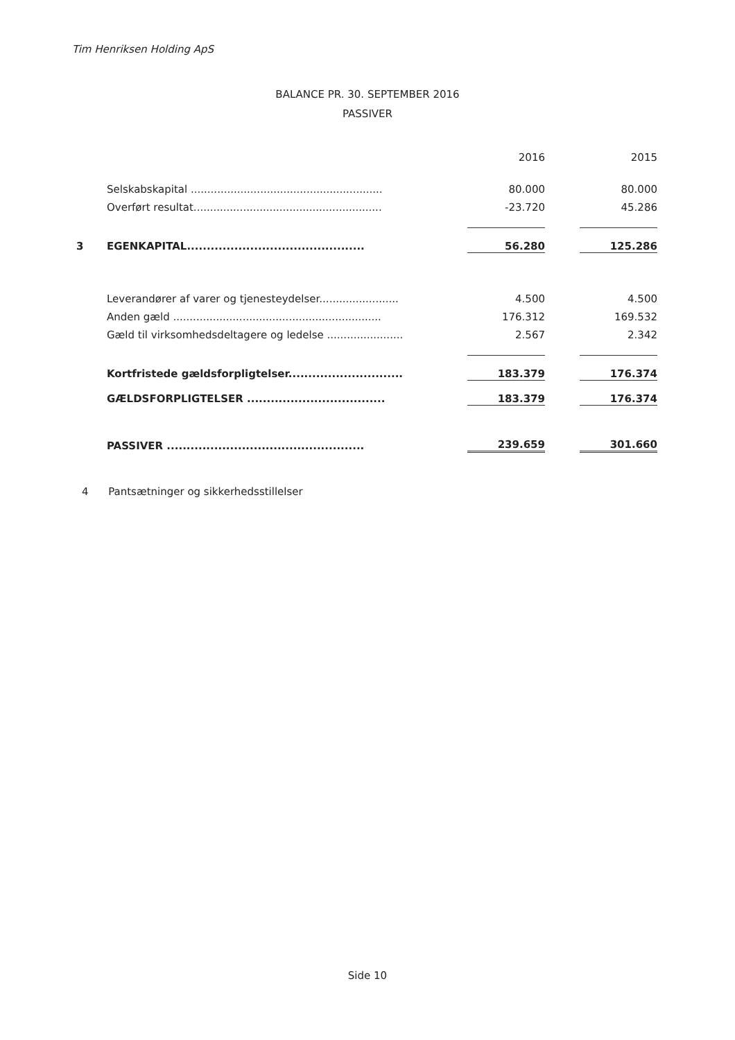Tim Henriksen Holding ApS
BALANCE PR. 30. SEPTEMBER 2016
PASSIVER
| | | 2016 | | 2015 |
| | Selskabskapital .......................................................... | 80.000 | | 80.000 |
| | Overført resultat......................................................... | -23.720 | | 45.286 |
| 3 | EGENKAPITAL............................................. | 56.280 | | 125.286 |
| | Leverandører af varer og tjenesteydelser........................ | 4.500 | | 4.500 |
| | Anden gæld ............................................................... | 176.312 | | 169.532 |
| | Gæld til virksomhedsdeltagere og ledelse ....................... | 2.567 | | 2.342 |
| | Kortfristede gældsforpligtelser............................. | 183.379 | | 176.374 |
| | GÆLDSFORPLIGTELSER ................................... | 183.379 | | 176.374 |
| | PASSIVER .................................................. | 239.659 | | 301.660 |
4 Pantsætninger og sikkerhedsstillelser
Side 10